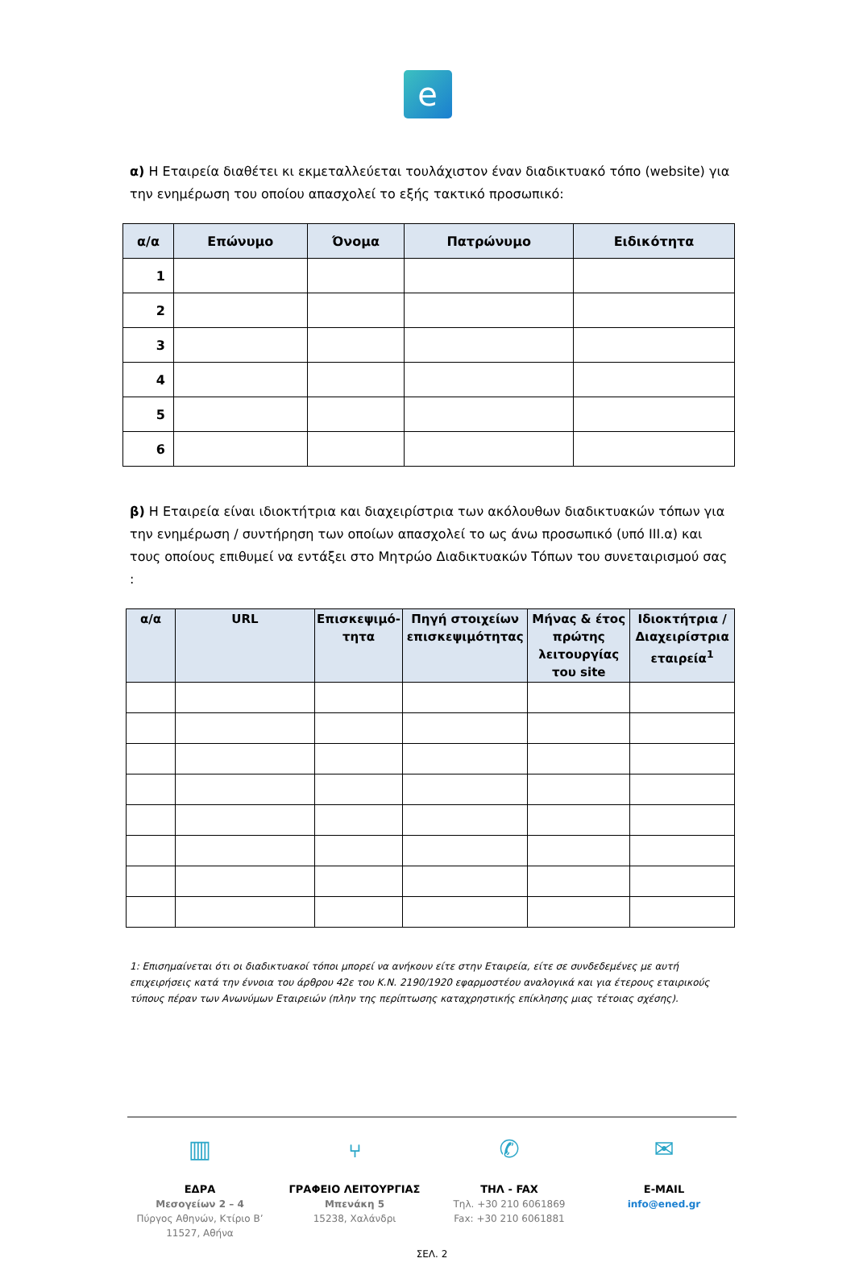e
α) Η Εταιρεία διαθέτει κι εκμεταλλεύεται τουλάχιστον έναν διαδικτυακό τόπο (website) για την ενημέρωση του οποίου απασχολεί το εξής τακτικό προσωπικό:
| α/α | Επώνυμο | Όνομα | Πατρώνυμο | Ειδικότητα |
| --- | --- | --- | --- | --- |
| 1 | | | | |
| 2 | | | | |
| 3 | | | | |
| 4 | | | | |
| 5 | | | | |
| 6 | | | | |
β) Η Εταιρεία είναι ιδιοκτήτρια και διαχειρίστρια των ακόλουθων διαδικτυακών τόπων για την ενημέρωση / συντήρηση των οποίων απασχολεί το ως άνω προσωπικό (υπό ΙΙΙ.α) και τους οποίους επιθυμεί να εντάξει στο Μητρώο Διαδικτυακών Τόπων του συνεταιρισμού σας :
| α/α | URL | Επισκεψιμό-τητα | Πηγή στοιχείων επισκεψιμότητας | Μήνας & έτος πρώτης λειτουργίας του site | Ιδιοκτήτρια / Διαχειρίστρια εταιρεία<sup>1</sup> |
| --- | --- | --- | --- | --- | --- |
1: Επισημαίνεται ότι οι διαδικτυακοί τόποι μπορεί να ανήκουν είτε στην Εταιρεία, είτε σε συνδεδεμένες με αυτή επιχειρήσεις κατά την έννοια του άρθρου 42ε του Κ.Ν. 2190/1920 εφαρμοστέου αναλογικά και για έτερους εταιρικούς τύπους πέραν των Ανωνύμων Εταιρειών (πλην της περίπτωσης καταχρηστικής επίκλησης μιας τέτοιας σχέσης).
▥
ΕΔΡΑ
Μεσογείων 2 – 4
Πύργος Αθηνών, Κτίριο Β’
11527, Αθήνα
⑂
ΓΡΑΦΕΙΟ ΛΕΙΤΟΥΡΓΙΑΣ
Μπενάκη 5
15238, Χαλάνδρι
✆
ΤΗΛ - FAX
Τηλ. +30 210 6061869
Fax: +30 210 6061881
✉
E-MAIL
info@ened.gr
ΣΕΛ. 2